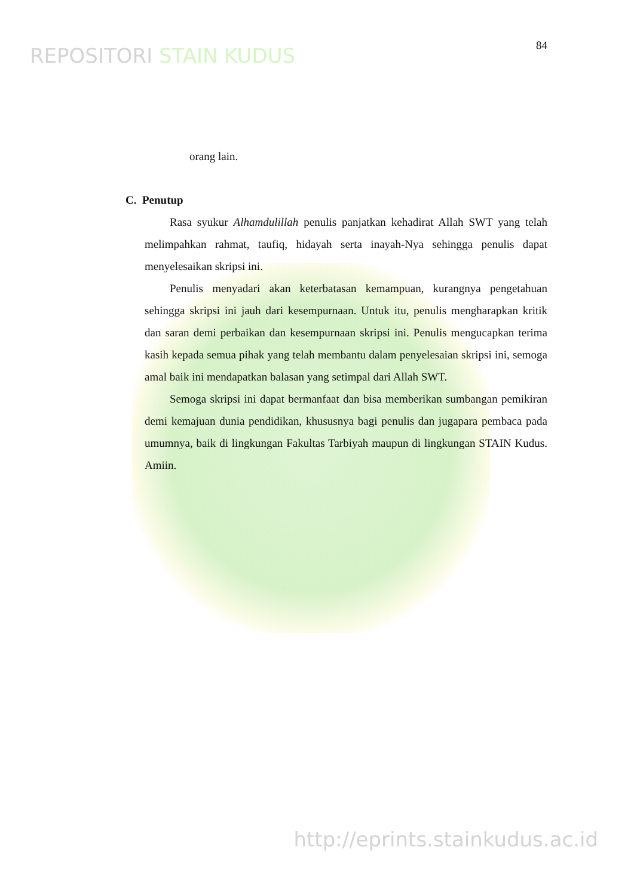REPOSITORI STAIN KUDUS
84
orang lain.
C. Penutup
Rasa syukur Alhamdulillah penulis panjatkan kehadirat Allah SWT yang telah melimpahkan rahmat, taufiq, hidayah serta inayah-Nya sehingga penulis dapat menyelesaikan skripsi ini.
Penulis menyadari akan keterbatasan kemampuan, kurangnya pengetahuan sehingga skripsi ini jauh dari kesempurnaan. Untuk itu, penulis mengharapkan kritik dan saran demi perbaikan dan kesempurnaan skripsi ini. Penulis mengucapkan terima kasih kepada semua pihak yang telah membantu dalam penyelesaian skripsi ini, semoga amal baik ini mendapatkan balasan yang setimpal dari Allah SWT.
Semoga skripsi ini dapat bermanfaat dan bisa memberikan sumbangan pemikiran demi kemajuan dunia pendidikan, khususnya bagi penulis dan jugapara pembaca pada umumnya, baik di lingkungan Fakultas Tarbiyah maupun di lingkungan STAIN Kudus. Amiin.
http://eprints.stainkudus.ac.id